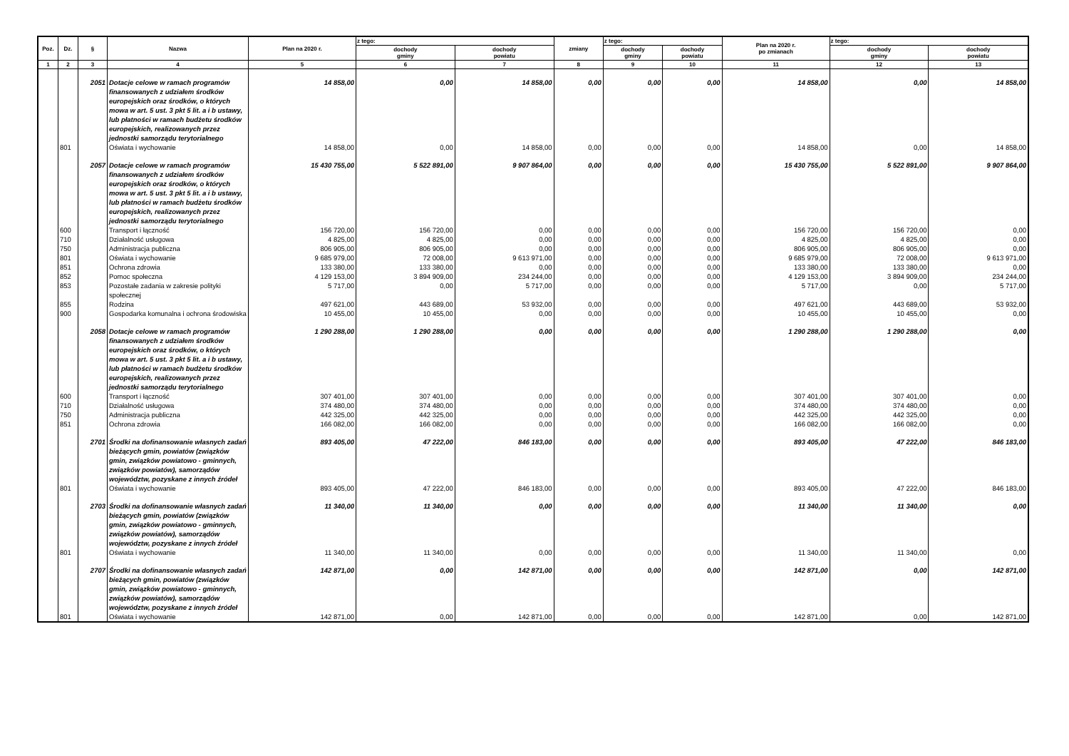| Poz. | Dz. | § | Nazwa | Plan na 2020 r. | z tego: | | zmiany | z tego: | | Plan na 2020 r. po zmianach | z tego: | |
| --- | --- | --- | --- | --- | --- | --- | --- | --- | --- | --- | --- | --- |
| | | | | | dochody gminy | dochody powiatu | | dochody gminy | dochody powiatu | | dochody gminy | dochody powiatu |
| 1 | 2 | 3 | 4 | 5 | 6 | 7 | 8 | 9 | 10 | 11 | 12 | 13 |
| | | 2051 | Dotacje celowe w ramach programów finansowanych z udziałem środków europejskich oraz środków, o których mowa w art. 5 ust. 3 pkt 5 lit. a i b ustawy, lub płatności w ramach budżetu środków europejskich, realizowanych przez jednostki samorządu terytorialnego | 14 858,00 | 0,00 | 14 858,00 | 0,00 | 0,00 | 0,00 | 14 858,00 | 0,00 | 14 858,00 |
| | 801 | | Oświata i wychowanie | 14 858,00 | 0,00 | 14 858,00 | 0,00 | 0,00 | 0,00 | 14 858,00 | 0,00 | 14 858,00 |
| | | 2057 | Dotacje celowe w ramach programów finansowanych z udziałem środków europejskich oraz środków, o których mowa w art. 5 ust. 3 pkt 5 lit. a i b ustawy, lub płatności w ramach budżetu środków europejskich, realizowanych przez jednostki samorządu terytorialnego | 15 430 755,00 | 5 522 891,00 | 9 907 864,00 | 0,00 | 0,00 | 0,00 | 15 430 755,00 | 5 522 891,00 | 9 907 864,00 |
| | 600 | | Transport i łączność | 156 720,00 | 156 720,00 | 0,00 | 0,00 | 0,00 | 0,00 | 156 720,00 | 156 720,00 | 0,00 |
| | 710 | | Działalność usługowa | 4 825,00 | 4 825,00 | 0,00 | 0,00 | 0,00 | 0,00 | 4 825,00 | 4 825,00 | 0,00 |
| | 750 | | Administracja publiczna | 806 905,00 | 806 905,00 | 0,00 | 0,00 | 0,00 | 0,00 | 806 905,00 | 806 905,00 | 0,00 |
| | 801 | | Oświata i wychowanie | 9 685 979,00 | 72 008,00 | 9 613 971,00 | 0,00 | 0,00 | 0,00 | 9 685 979,00 | 72 008,00 | 9 613 971,00 |
| | 851 | | Ochrona zdrowia | 133 380,00 | 133 380,00 | 0,00 | 0,00 | 0,00 | 0,00 | 133 380,00 | 133 380,00 | 0,00 |
| | 852 | | Pomoc społeczna | 4 129 153,00 | 3 894 909,00 | 234 244,00 | 0,00 | 0,00 | 0,00 | 4 129 153,00 | 3 894 909,00 | 234 244,00 |
| | 853 | | Pozostałe zadania w zakresie polityki społecznej | 5 717,00 | 0,00 | 5 717,00 | 0,00 | 0,00 | 0,00 | 5 717,00 | 0,00 | 5 717,00 |
| | 855 | | Rodzina | 497 621,00 | 443 689,00 | 53 932,00 | 0,00 | 0,00 | 0,00 | 497 621,00 | 443 689,00 | 53 932,00 |
| | 900 | | Gospodarka komunalna i ochrona środowiska | 10 455,00 | 10 455,00 | 0,00 | 0,00 | 0,00 | 0,00 | 10 455,00 | 10 455,00 | 0,00 |
| | | 2058 | Dotacje celowe w ramach programów finansowanych z udziałem środków europejskich oraz środków, o których mowa w art. 5 ust. 3 pkt 5 lit. a i b ustawy, lub płatności w ramach budżetu środków europejskich, realizowanych przez jednostki samorządu terytorialnego | 1 290 288,00 | 1 290 288,00 | 0,00 | 0,00 | 0,00 | 0,00 | 1 290 288,00 | 1 290 288,00 | 0,00 |
| | 600 | | Transport i łączność | 307 401,00 | 307 401,00 | 0,00 | 0,00 | 0,00 | 0,00 | 307 401,00 | 307 401,00 | 0,00 |
| | 710 | | Działalność usługowa | 374 480,00 | 374 480,00 | 0,00 | 0,00 | 0,00 | 0,00 | 374 480,00 | 374 480,00 | 0,00 |
| | 750 | | Administracja publiczna | 442 325,00 | 442 325,00 | 0,00 | 0,00 | 0,00 | 0,00 | 442 325,00 | 442 325,00 | 0,00 |
| | 851 | | Ochrona zdrowia | 166 082,00 | 166 082,00 | 0,00 | 0,00 | 0,00 | 0,00 | 166 082,00 | 166 082,00 | 0,00 |
| | | 2701 | Środki na dofinansowanie własnych zadań bieżących gmin, powiatów (związków gmin, związków powiatowo - gminnych, związków powiatów), samorządów województw, pozyskane z innych źródeł | 893 405,00 | 47 222,00 | 846 183,00 | 0,00 | 0,00 | 0,00 | 893 405,00 | 47 222,00 | 846 183,00 |
| | 801 | | Oświata i wychowanie | 893 405,00 | 47 222,00 | 846 183,00 | 0,00 | 0,00 | 0,00 | 893 405,00 | 47 222,00 | 846 183,00 |
| | | 2703 | Środki na dofinansowanie własnych zadań bieżących gmin, powiatów (związków gmin, związków powiatowo - gminnych, związków powiatów), samorządów województw, pozyskane z innych źródeł | 11 340,00 | 11 340,00 | 0,00 | 0,00 | 0,00 | 0,00 | 11 340,00 | 11 340,00 | 0,00 |
| | 801 | | Oświata i wychowanie | 11 340,00 | 11 340,00 | 0,00 | 0,00 | 0,00 | 0,00 | 11 340,00 | 11 340,00 | 0,00 |
| | | 2707 | Środki na dofinansowanie własnych zadań bieżących gmin, powiatów (związków gmin, związków powiatowo - gminnych, związków powiatów), samorządów województw, pozyskane z innych źródeł | 142 871,00 | 0,00 | 142 871,00 | 0,00 | 0,00 | 0,00 | 142 871,00 | 0,00 | 142 871,00 |
| | 801 | | Oświata i wychowanie | 142 871,00 | 0,00 | 142 871,00 | 0,00 | 0,00 | 0,00 | 142 871,00 | 0,00 | 142 871,00 |